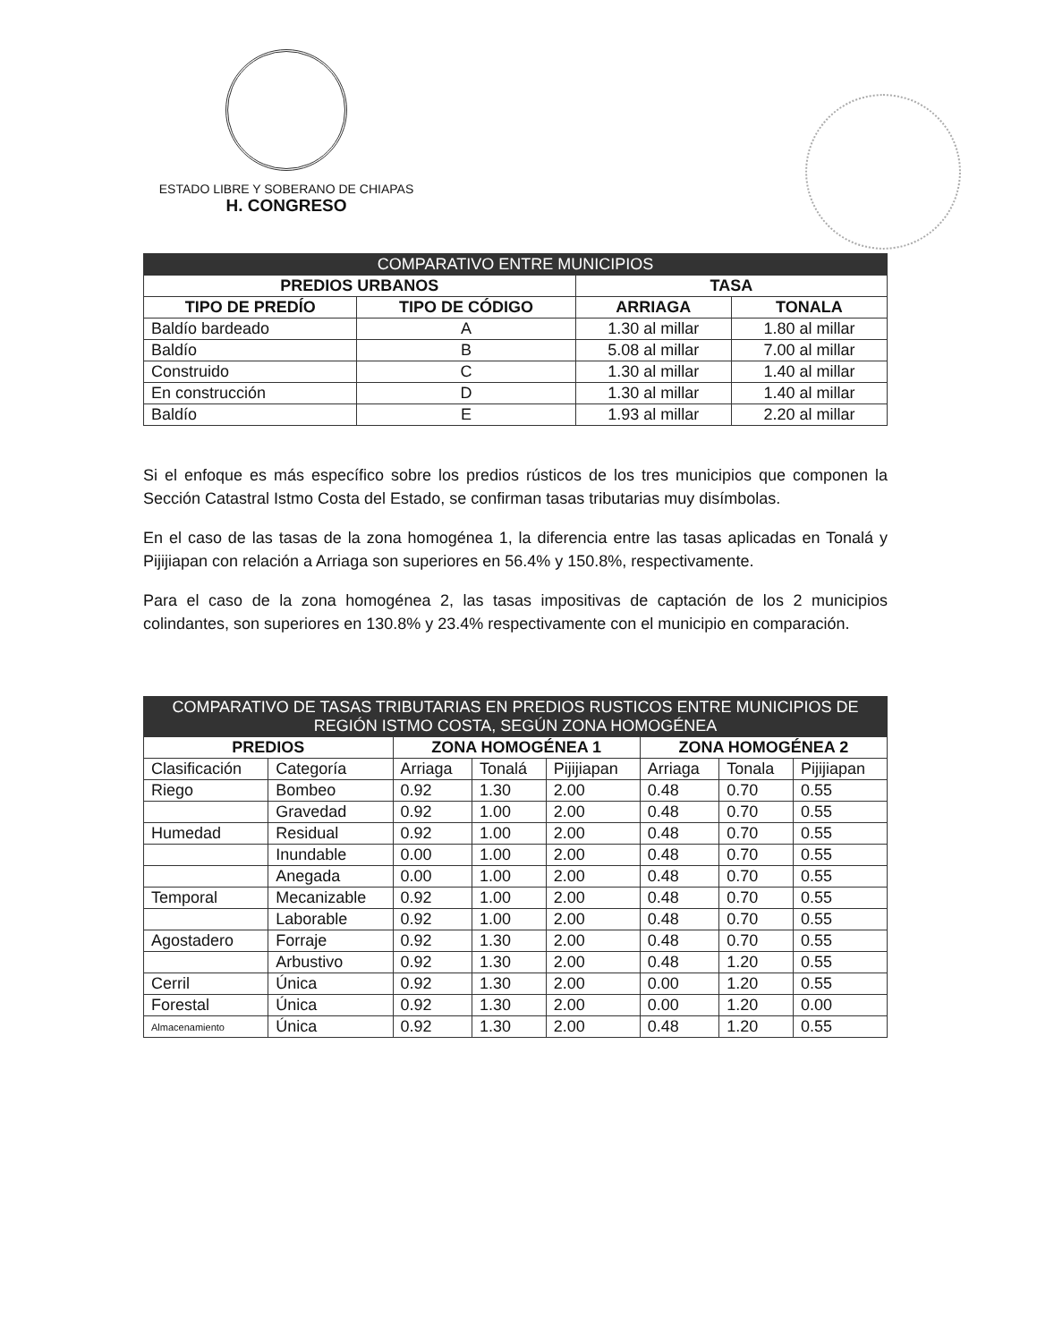ESTADO LIBRE Y SOBERANO DE CHIAPAS
H. CONGRESO
| COMPARATIVO ENTRE MUNICIPIOS | | | |
| --- | --- | --- | --- |
| PREDIOS URBANOS | | TASA | |
| TIPO DE PREDÍO | TIPO DE CÓDIGO | ARRIAGA | TONALA |
| Baldío bardeado | A | 1.30 al millar | 1.80 al millar |
| Baldío | B | 5.08 al millar | 7.00 al millar |
| Construido | C | 1.30 al millar | 1.40 al millar |
| En construcción | D | 1.30 al millar | 1.40 al millar |
| Baldío | E | 1.93 al millar | 2.20 al millar |
Si el enfoque es más específico sobre los predios rústicos de los tres municipios que componen la Sección Catastral Istmo Costa del Estado, se confirman tasas tributarias muy disímbolas.
En el caso de las tasas de la zona homogénea 1, la diferencia entre las tasas aplicadas en Tonalá y Pijijiapan con relación a Arriaga son superiores en 56.4% y 150.8%, respectivamente.
Para el caso de la zona homogénea 2, las tasas impositivas de captación de los 2 municipios colindantes, son superiores en 130.8% y 23.4% respectivamente con el municipio en comparación.
| COMPARATIVO DE TASAS TRIBUTARIAS EN PREDIOS RUSTICOS ENTRE MUNICIPIOS DE REGIÓN ISTMO COSTA, SEGÚN ZONA HOMOGÉNEA | | | | | | | |
| --- | --- | --- | --- | --- | --- | --- | --- |
| PREDIOS | | ZONA HOMOGÉNEA 1 | | | ZONA HOMOGÉNEA 2 | | |
| Clasificación | Categoría | Arriaga | Tonalá | Pijijiapan | Arriaga | Tonala | Pijijiapan |
| Riego | Bombeo | 0.92 | 1.30 | 2.00 | 0.48 | 0.70 | 0.55 |
| | Gravedad | 0.92 | 1.00 | 2.00 | 0.48 | 0.70 | 0.55 |
| Humedad | Residual | 0.92 | 1.00 | 2.00 | 0.48 | 0.70 | 0.55 |
| | Inundable | 0.00 | 1.00 | 2.00 | 0.48 | 0.70 | 0.55 |
| | Anegada | 0.00 | 1.00 | 2.00 | 0.48 | 0.70 | 0.55 |
| Temporal | Mecanizable | 0.92 | 1.00 | 2.00 | 0.48 | 0.70 | 0.55 |
| | Laborable | 0.92 | 1.00 | 2.00 | 0.48 | 0.70 | 0.55 |
| Agostadero | Forraje | 0.92 | 1.30 | 2.00 | 0.48 | 0.70 | 0.55 |
| | Arbustivo | 0.92 | 1.30 | 2.00 | 0.48 | 1.20 | 0.55 |
| Cerril | Única | 0.92 | 1.30 | 2.00 | 0.00 | 1.20 | 0.55 |
| Forestal | Única | 0.92 | 1.30 | 2.00 | 0.00 | 1.20 | 0.00 |
| Almacenamiento | Única | 0.92 | 1.30 | 2.00 | 0.48 | 1.20 | 0.55 |